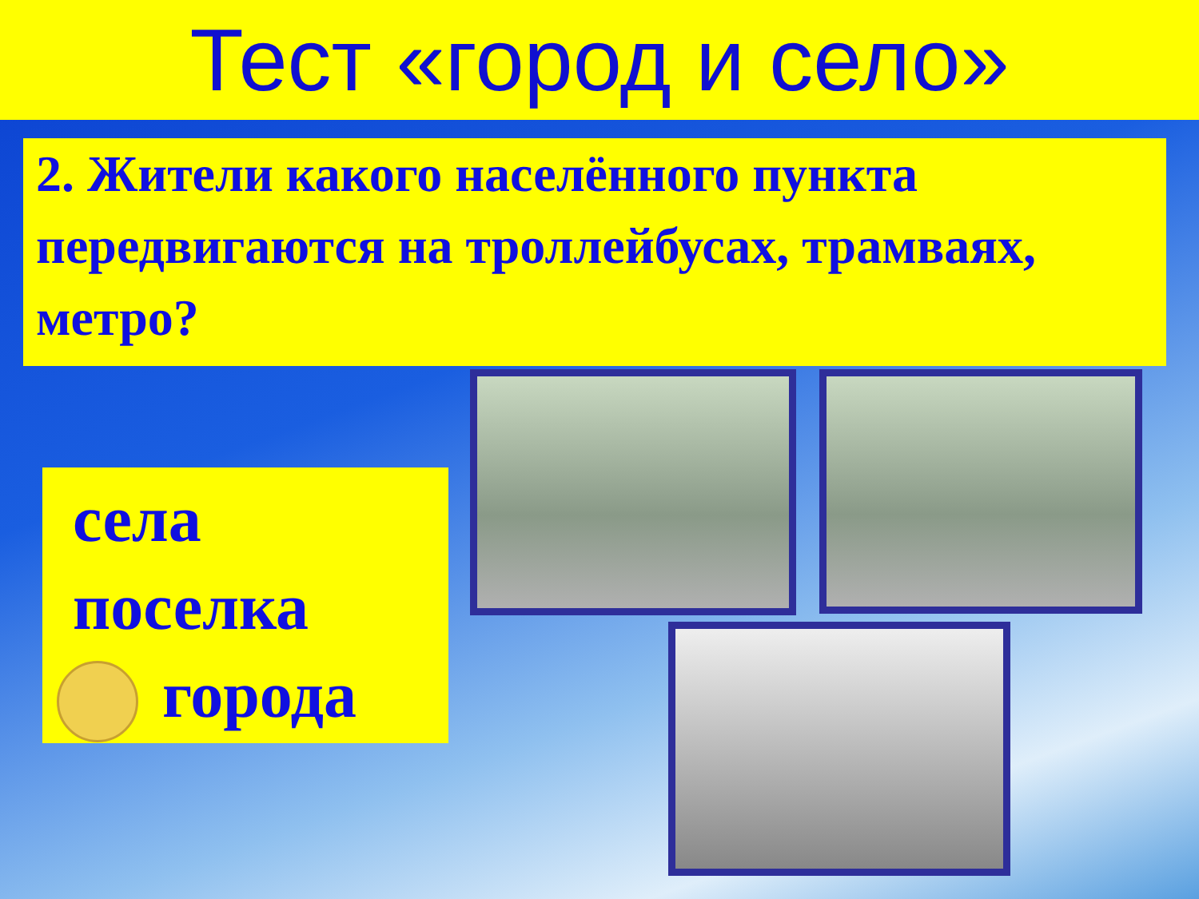Тест «город и село»
2. Жители какого населённого пункта передвигаются на троллейбусах, трамваях, метро?
села
поселка
города